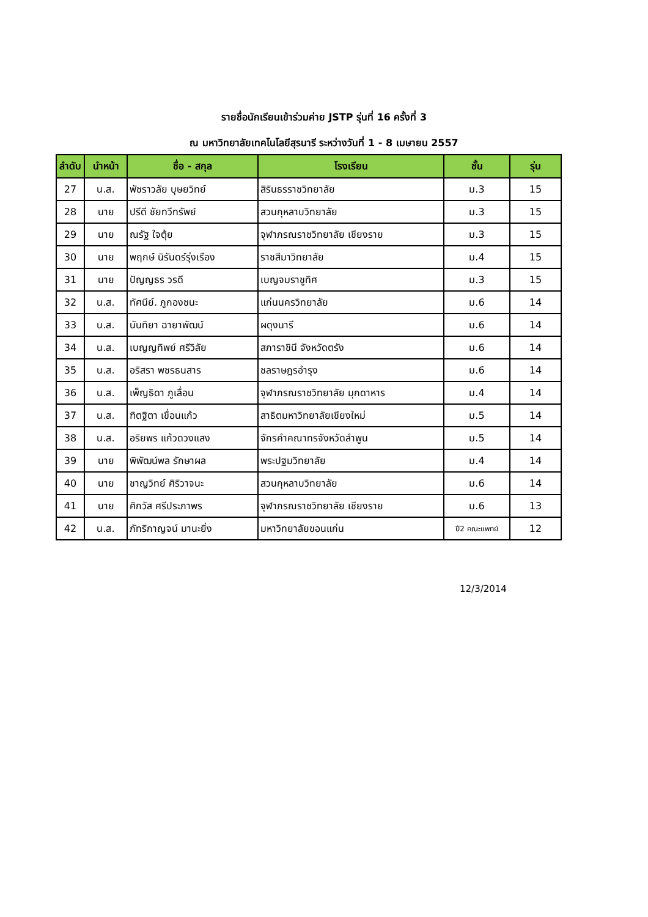รายชื่อนักเรียนเข้าร่วมค่าย JSTP รุ่นที่ 16 ครั้งที่ 3
ณ มหาวิทยาลัยเทคโนโลยีสุรนารี ระหว่างวันที่ 1 - 8 เมษายน 2557
| ลำดับ | นำหน้า | ชื่อ - สกุล | โรงเรียน | ชั้น | รุ่น |
| --- | --- | --- | --- | --- | --- |
| 27 | น.ส. | พัชราวลัย บุษยวิทย์ | สิรินธรราชวิทยาลัย | ม.3 | 15 |
| 28 | นาย | ปรีดี ชัยทวีทรัพย์ | สวนกุหลาบวิทยาลัย | ม.3 | 15 |
| 29 | นาย | ณรัฐ ใจตุ้ย | จุฬาภรณราชวิทยาลัย เชียงราย | ม.3 | 15 |
| 30 | นาย | พฤกษ์ นิรันดร์รุ่งเรือง | ราชสีมาวิทยาลัย | ม.4 | 15 |
| 31 | นาย | ปัญญธร วรดี | เบญจมราชูทิศ | ม.3 | 15 |
| 32 | น.ส. | ทัศนีย์. ภูกองชนะ | แก่นนครวิทยาลัย | ม.6 | 14 |
| 33 | น.ส. | นันทิยา ฉายาพัฒน์ | ผดุงนารี | ม.6 | 14 |
| 34 | น.ส. | เบญญทิพย์ ศรีวิลัย | สภาราชินี จังหวัดตรัง | ม.6 | 14 |
| 35 | น.ส. | อริสรา พชรธนสาร | ชลราษฎรอำรุง | ม.6 | 14 |
| 36 | น.ส. | เพ็ญธิดา ภูเลื่อน | จุฬาภรณราชวิทยาลัย มุกดาหาร | ม.4 | 14 |
| 37 | น.ส. | ฑิตฐิตา เขื่อนแก้ว | สาธิตมหาวิทยาลัยเชียงใหม่ | ม.5 | 14 |
| 38 | น.ส. | อริยพร แก้วดวงแสง | จักรคำคณาทรจังหวัดลำพูน | ม.5 | 14 |
| 39 | นาย | พิพัฒน์พล รักษาผล | พระปฐมวิทยาลัย | ม.4 | 14 |
| 40 | นาย | ชาญวิทย์ ศิริวาจนะ | สวนกุหลาบวิทยาลัย | ม.6 | 14 |
| 41 | นาย | ศิกวัส ศรีประภาพร | จุฬาภรณราชวิทยาลัย เชียงราย | ม.6 | 13 |
| 42 | น.ส. | ภัทริกาญจน์ มานะยิ่ง | มหาวิทยาลัยขอนแก่น | ปี2 คณะแพทย์ | 12 |
12/3/2014